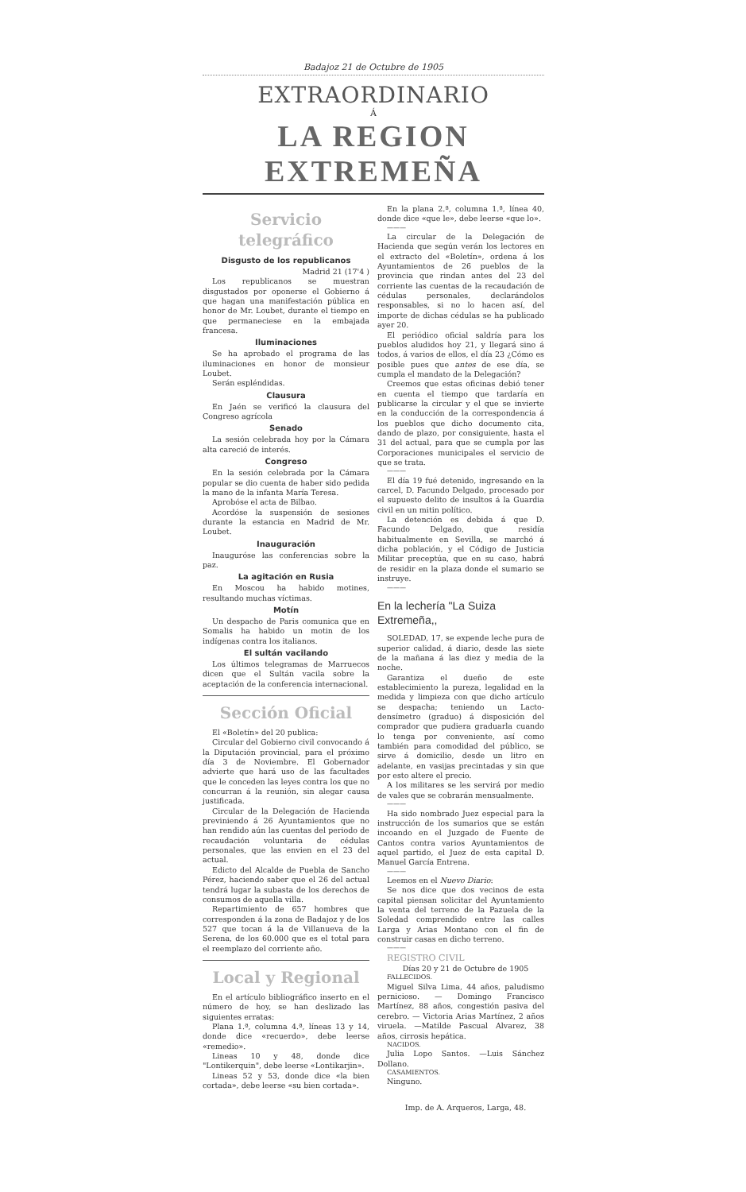Badajoz 21 de Octubre de 1905
EXTRAORDINARIO
Á
LA REGION EXTREMEÑA
Servicio telegráfico
Disgusto de los republicanos
Madrid 21 (17'4 )
Los republicanos se muestran disgustados por oponerse el Gobierno á que hagan una manifestación pública en honor de Mr. Loubet, durante el tiempo en que permaneciese en la embajada francesa.
Iluminaciones
Se ha aprobado el programa de las iluminaciones en honor de monsieur Loubet.
Serán espléndidas.
Clausura
En Jaén se verificó la clausura del Congreso agrícola
Senado
La sesión celebrada hoy por la Cámara alta careció de interés.
Congreso
En la sesión celebrada por la Cámara popular se dio cuenta de haber sido pedida la mano de la infanta María Teresa.
Aprobóse el acta de Bilbao.
Acordóse la suspensión de sesiones durante la estancia en Madrid de Mr. Loubet.
Inauguración
Inauguróse las conferencias sobre la paz.
La agitación en Rusia
En Moscou ha habido motines, resultando muchas víctimas.
Motín
Un despacho de Paris comunica que en Somalis ha habido un motin de los indígenas contra los italianos.
El sultán vacilando
Los últimos telegramas de Marruecos dicen que el Sultán vacila sobre la aceptación de la conferencia internacional.
Sección Oficial
El «Boletín» del 20 publica:
Circular del Gobierno civil convocando á la Diputación provincial, para el próximo día 3 de Noviembre. El Gobernador advierte que hará uso de las facultades que le conceden las leyes contra los que no concurran á la reunión, sin alegar causa justificada.
Circular de la Delegación de Hacienda previniendo á 26 Ayuntamientos que no han rendido aún las cuentas del periodo de recaudación voluntaria de cédulas personales, que las envien en el 23 del actual.
Edicto del Alcalde de Puebla de Sancho Pérez, haciendo saber que el 26 del actual tendrá lugar la subasta de los derechos de consumos de aquella villa.
Repartimiento de 657 hombres que corresponden á la zona de Badajoz y de los 527 que tocan á la de Villanueva de la Serena, de los 60.000 que es el total para el reemplazo del corriente año.
Local y Regional
En el artículo bibliográfico inserto en el número de hoy, se han deslizado las siguientes erratas:
Plana 1.ª, columna 4.ª, líneas 13 y 14, donde dice «recuerdo», debe leerse «remedio».
Lineas 10 y 48, donde dice "Lontikerquin", debe leerse «Lontikarjin».
Lineas 52 y 53, donde dice «la bien cortada», debe leerse «su bien cortada».
En la plana 2.ª, columna 1.ª, línea 40, donde dice «que le», debe leerse «que lo».
———
La circular de la Delegación de Hacienda que según verán los lectores en el extracto del «Boletín», ordena á los Ayuntamientos de 26 pueblos de la provincia que rindan antes del 23 del corriente las cuentas de la recaudación de cédulas personales, declarándolos responsables, si no lo hacen así, del importe de dichas cédulas se ha publicado ayer 20.
El periódico oficial saldría para los pueblos aludidos hoy 21, y llegará sino á todos, á varios de ellos, el día 23 ¿Cómo es posible pues que antes de ese día, se cumpla el mandato de la Delegación?
Creemos que estas oficinas debió tener en cuenta el tiempo que tardaría en publicarse la circular y el que se invierte en la conducción de la correspondencia á los pueblos que dicho documento cita, dando de plazo, por consiguiente, hasta el 31 del actual, para que se cumpla por las Corporaciones municipales el servicio de que se trata.
———
El día 19 fué detenido, ingresando en la carcel, D. Facundo Delgado, procesado por el supuesto delito de insultos á la Guardia civil en un mitin político.
La detención es debida á que D. Facundo Delgado, que residía habitualmente en Sevilla, se marchó á dicha población, y el Código de Justicia Militar preceptúa, que en su caso, habrá de residir en la plaza donde el sumario se instruye.
———
En la lechería "La Suiza Extremeña,,
SOLEDAD, 17, se expende leche pura de superior calidad, á diario, desde las siete de la mañana á las diez y media de la noche.
Garantiza el dueño de este establecimiento la pureza, legalidad en la medida y limpieza con que dicho artículo se despacha; teniendo un Lacto-densímetro (graduo) á disposición del comprador que pudiera graduarla cuando lo tenga por conveniente, así como también para comodidad del público, se sirve á domicilio, desde un litro en adelante, en vasijas precintadas y sin que por esto altere el precio.
A los militares se les servirá por medio de vales que se cobrarán mensualmente.
———
Ha sido nombrado Juez especial para la instrucción de los sumarios que se están incoando en el Juzgado de Fuente de Cantos contra varios Ayuntamientos de aquel partido, el Juez de esta capital D. Manuel García Entrena.
———
Leemos en el Nuevo Diario:
Se nos dice que dos vecinos de esta capital piensan solicitar del Ayuntamiento la venta del terreno de la Pazuela de la Soledad comprendido entre las calles Larga y Arias Montano con el fin de construir casas en dicho terreno.
———
REGISTRO CIVIL
Días 20 y 21 de Octubre de 1905
FALLECIDOS.
Miguel Silva Lima, 44 años, paludismo pernicioso. — Domingo Francisco Martínez, 88 años, congestión pasiva del cerebro. — Victoria Arias Martínez, 2 años viruela. —Matilde Pascual Alvarez, 38 años, cirrosis hepática.
NACIDOS.
Julia Lopo Santos. —Luis Sánchez Dollano.
CASAMIENTOS.
Ninguno.
Imp. de A. Arqueros, Larga, 48.